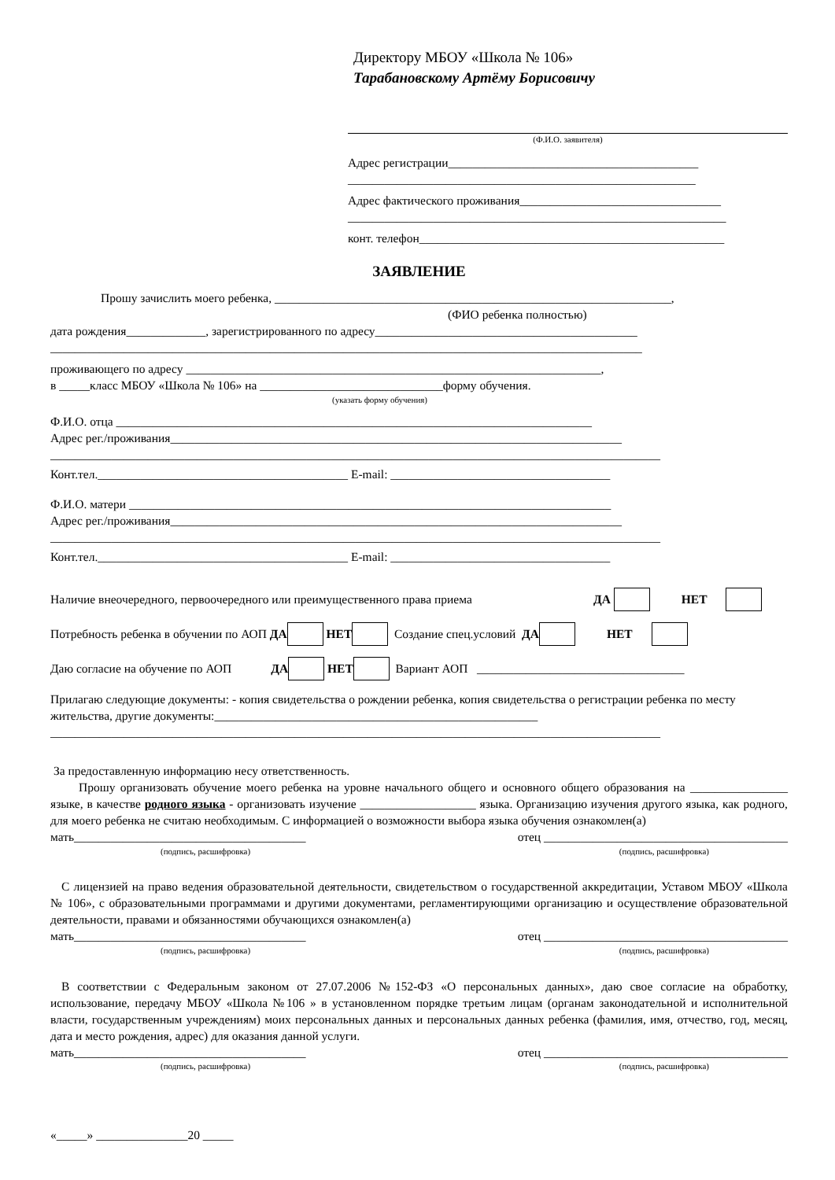Директору МБОУ «Школа № 106»
Тарабановскому Артёму Борисовичу
(Ф.И.О. заявителя)
Адрес регистрации_________________________________________
_________________________________________________________
Адрес фактического проживания_________________________________
______________________________________________________________
конт. телефон__________________________________________________
ЗАЯВЛЕНИЕ
Прошу зачислить моего ребенка, _________________________________________________________________,
(ФИО ребенка полностью)
дата рождения_____________, зарегистрированного по адресу___________________________________________
_________________________________________________________________________________________________
проживающего по адресу ____________________________________________________________________,
в _____класс МБОУ «Школа № 106» на ______________________________форму обучения.
(указать форму обучения)
Ф.И.О. отца ______________________________________________________________________________
Адрес рег./проживания__________________________________________________________________________
____________________________________________________________________________________________________
Конт.тел._________________________________________ E-mail: ____________________________________
Ф.И.О. матери _______________________________________________________________________________
Адрес рег./проживания__________________________________________________________________________
____________________________________________________________________________________________________
Конт.тел._________________________________________ E-mail: ____________________________________
Наличие внеочередного, первоочередного или преимущественного права приема ДА НЕТ
Потребность ребенка в обучении по АОП ДА НЕТ Создание спец.условий ДА НЕТ
Даю согласие на обучение по АОП ДА НЕТ Вариант АОП __________________________________
Прилагаю следующие документы: - копия свидетельства о рождении ребенка, копия свидетельства о регистрации ребенка по месту жительства, другие документы:_____________________________________________________
____________________________________________________________________________________________________
За предоставленную информацию несу ответственность.
Прошу организовать обучение моего ребенка на уровне начального общего и основного общего образования на ________________ языке, в качестве родного языка - организовать изучение ___________________ языка. Организацию изучения другого языка, как родного, для моего ребенка не считаю необходимым. С информацией о возможности выбора языка обучения ознакомлен(а)
мать______________________________________ отец ________________________________________
(подпись, расшифровка) (подпись, расшифровка)
С лицензией на право ведения образовательной деятельности, свидетельством о государственной аккредитации, Уставом МБОУ «Школа № 106», с образовательными программами и другими документами, регламентирующими организацию и осуществление образовательной деятельности, правами и обязанностями обучающихся ознакомлен(а)
мать______________________________________ отец ________________________________________
(подпись, расшифровка) (подпись, расшифровка)
В соответствии с Федеральным законом от 27.07.2006 №152-ФЗ «О персональных данных», даю свое согласие на обработку, использование, передачу МБОУ «Школа №106 » в установленном порядке третьим лицам (органам законодательной и исполнительной власти, государственным учреждениям) моих персональных данных и персональных данных ребенка (фамилия, имя, отчество, год, месяц, дата и место рождения, адрес) для оказания данной услуги.
мать______________________________________ отец ________________________________________
(подпись, расшифровка) (подпись, расшифровка)
«_____» _______________20 _____